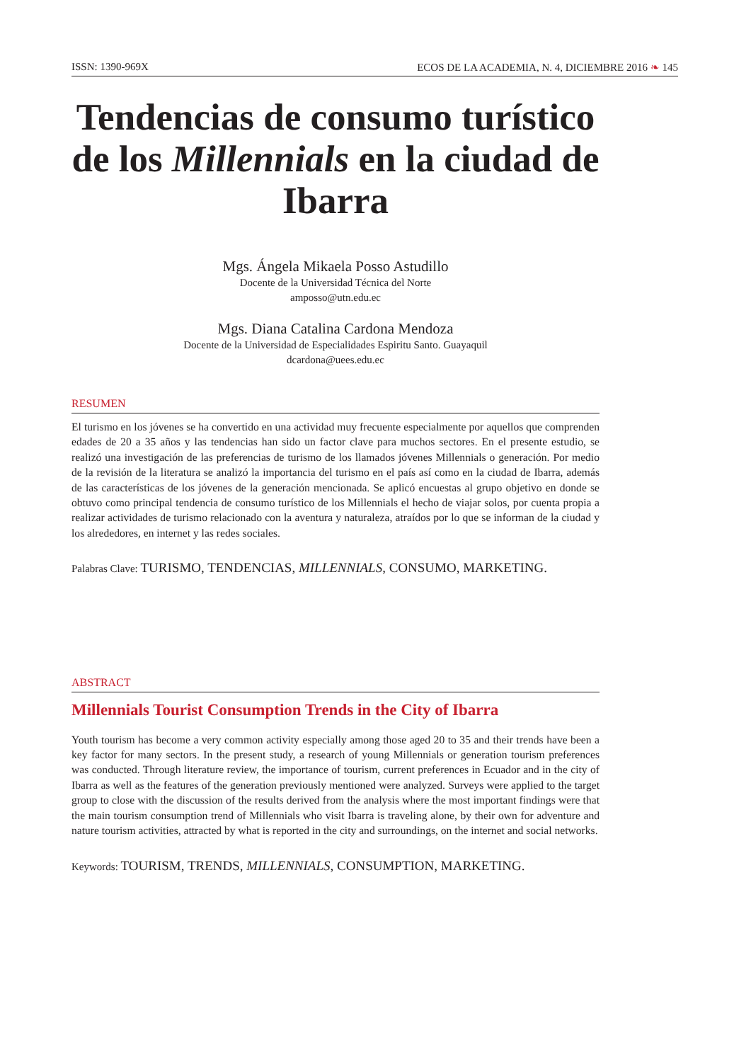ISSN: 1390-969X ECOS DE LA ACADEMIA, N. 4, DICIEMBRE 2016 ❧ 145
Tendencias de consumo turístico de los Millennials en la ciudad de Ibarra
Mgs. Ángela Mikaela Posso Astudillo
Docente de la Universidad Técnica del Norte
amposso@utn.edu.ec
Mgs. Diana Catalina Cardona Mendoza
Docente de la Universidad de Especialidades Espiritu Santo. Guayaquil
dcardona@uees.edu.ec
RESUMEN
El turismo en los jóvenes se ha convertido en una actividad muy frecuente especialmente por aquellos que comprenden edades de 20 a 35 años y las tendencias han sido un factor clave para muchos sectores. En el presente estudio, se realizó una investigación de las preferencias de turismo de los llamados jóvenes Millennials o generación. Por medio de la revisión de la literatura se analizó la importancia del turismo en el país así como en la ciudad de Ibarra, además de las características de los jóvenes de la generación mencionada. Se aplicó encuestas al grupo objetivo en donde se obtuvo como principal tendencia de consumo turístico de los Millennials el hecho de viajar solos, por cuenta propia a realizar actividades de turismo relacionado con la aventura y naturaleza, atraídos por lo que se informan de la ciudad y los alrededores, en internet y las redes sociales.
Palabras Clave: TURISMO, TENDENCIAS, MILLENNIALS, CONSUMO, MARKETING.
ABSTRACT
Millennials Tourist Consumption Trends in the City of Ibarra
Youth tourism has become a very common activity especially among those aged 20 to 35 and their trends have been a key factor for many sectors. In the present study, a research of young Millennials or generation tourism preferences was conducted. Through literature review, the importance of tourism, current preferences in Ecuador and in the city of Ibarra as well as the features of the generation previously mentioned were analyzed. Surveys were applied to the target group to close with the discussion of the results derived from the analysis where the most important findings were that the main tourism consumption trend of Millennials who visit Ibarra is traveling alone, by their own for adventure and nature tourism activities, attracted by what is reported in the city and surroundings, on the internet and social networks.
Keywords: TOURISM, TRENDS, MILLENNIALS, CONSUMPTION, MARKETING.